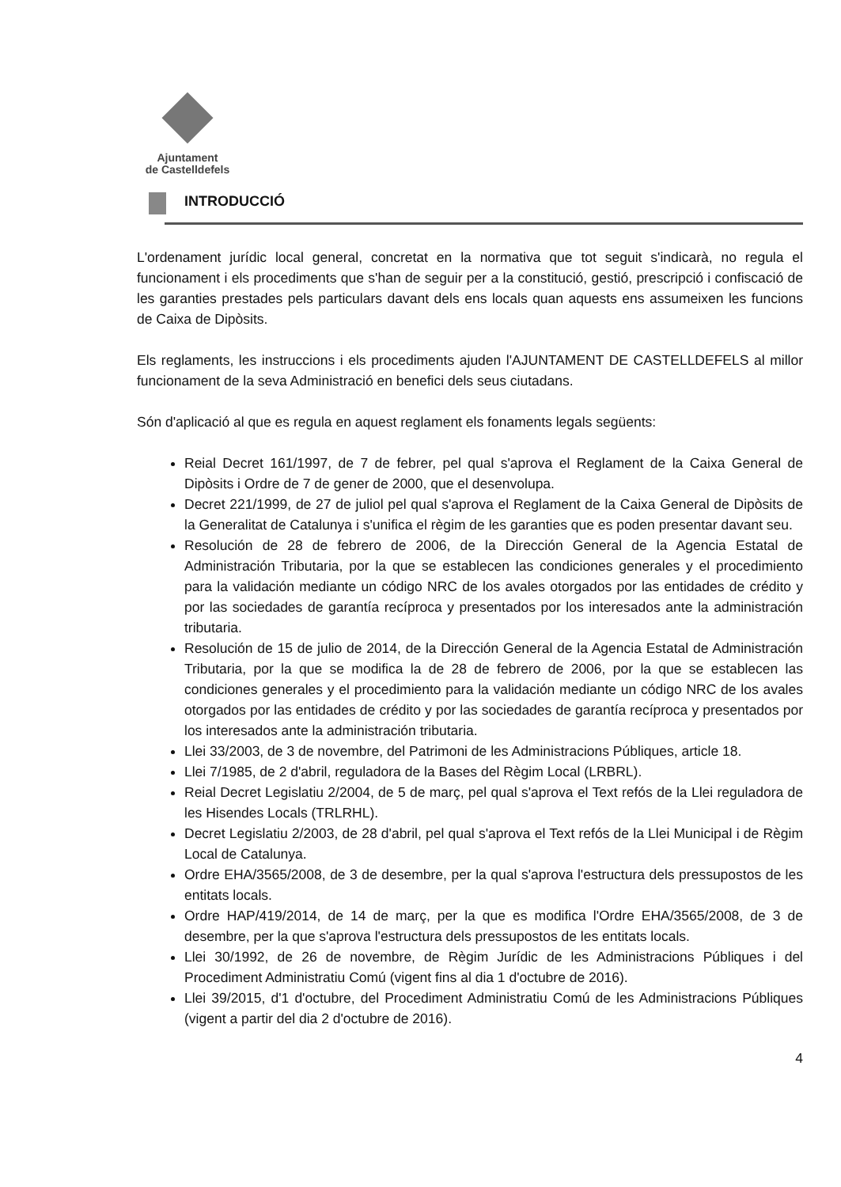Ajuntament
de Castelldefels
INTRODUCCIÓ
L'ordenament jurídic local general, concretat en la normativa que tot seguit s'indicarà, no regula el funcionament i els procediments que s'han de seguir per a la constitució, gestió, prescripció i confiscació de les garanties prestades pels particulars davant dels ens locals quan aquests ens assumeixen les funcions de Caixa de Dipòsits.
Els reglaments, les instruccions i els procediments ajuden l'AJUNTAMENT DE CASTELLDEFELS al millor funcionament de la seva Administració en benefici dels seus ciutadans.
Són d'aplicació al que es regula en aquest reglament els fonaments legals següents:
Reial Decret 161/1997, de 7 de febrer, pel qual s'aprova el Reglament de la Caixa General de Dipòsits i Ordre de 7 de gener de 2000, que el desenvolupa.
Decret 221/1999, de 27 de juliol pel qual s'aprova el Reglament de la Caixa General de Dipòsits de la Generalitat de Catalunya i s'unifica el règim de les garanties que es poden presentar davant seu.
Resolución de 28 de febrero de 2006, de la Dirección General de la Agencia Estatal de Administración Tributaria, por la que se establecen las condiciones generales y el procedimiento para la validación mediante un código NRC de los avales otorgados por las entidades de crédito y por las sociedades de garantía recíproca y presentados por los interesados ante la administración tributaria.
Resolución de 15 de julio de 2014, de la Dirección General de la Agencia Estatal de Administración Tributaria, por la que se modifica la de 28 de febrero de 2006, por la que se establecen las condiciones generales y el procedimiento para la validación mediante un código NRC de los avales otorgados por las entidades de crédito y por las sociedades de garantía recíproca y presentados por los interesados ante la administración tributaria.
Llei 33/2003, de 3 de novembre, del Patrimoni de les Administracions Públiques, article 18.
Llei 7/1985, de 2 d'abril, reguladora de la Bases del Règim Local (LRBRL).
Reial Decret Legislatiu 2/2004, de 5 de març, pel qual s'aprova el Text refós de la Llei reguladora de les Hisendes Locals (TRLRHL).
Decret Legislatiu 2/2003, de 28 d'abril, pel qual s'aprova el Text refós de la Llei Municipal i de Règim Local de Catalunya.
Ordre EHA/3565/2008, de 3 de desembre, per la qual s'aprova l'estructura dels pressupostos de les entitats locals.
Ordre HAP/419/2014, de 14 de març, per la que es modifica l'Ordre EHA/3565/2008, de 3 de desembre, per la que s'aprova l'estructura dels pressupostos de les entitats locals.
Llei 30/1992, de 26 de novembre, de Règim Jurídic de les Administracions Públiques i del Procediment Administratiu Comú (vigent fins al dia 1 d'octubre de 2016).
Llei 39/2015, d'1 d'octubre, del Procediment Administratiu Comú de les Administracions Públiques (vigent a partir del dia 2 d'octubre de 2016).
4